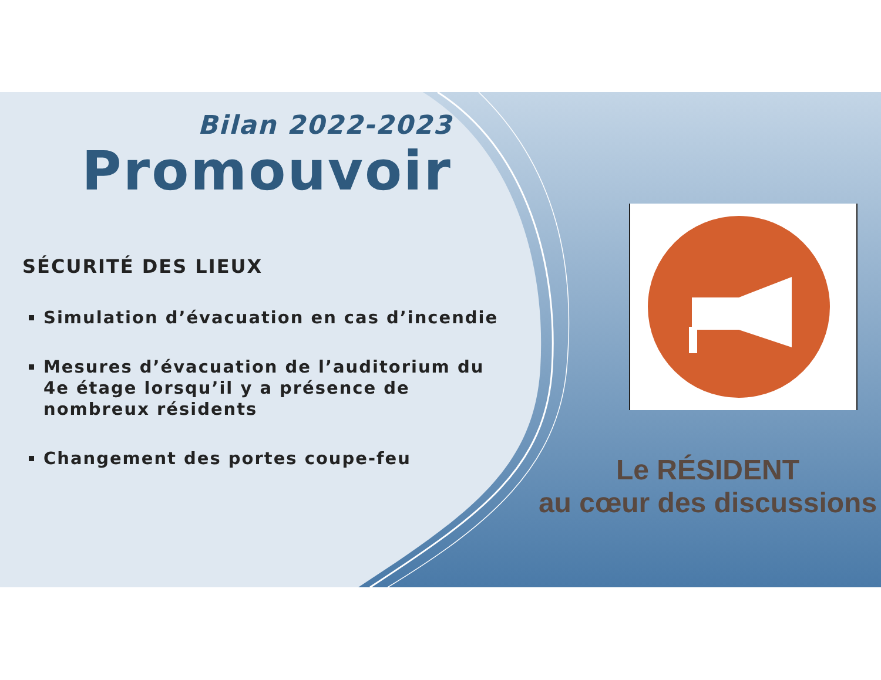Bilan 2022-2023
Promouvoir
SÉCURITÉ DES LIEUX
Simulation d’évacuation en cas d’incendie
Mesures d’évacuation de l’auditorium du 4e étage lorsqu’il y a présence de nombreux résidents
Changement des portes coupe-feu
Le RÉSIDENT
au cœur des discussions